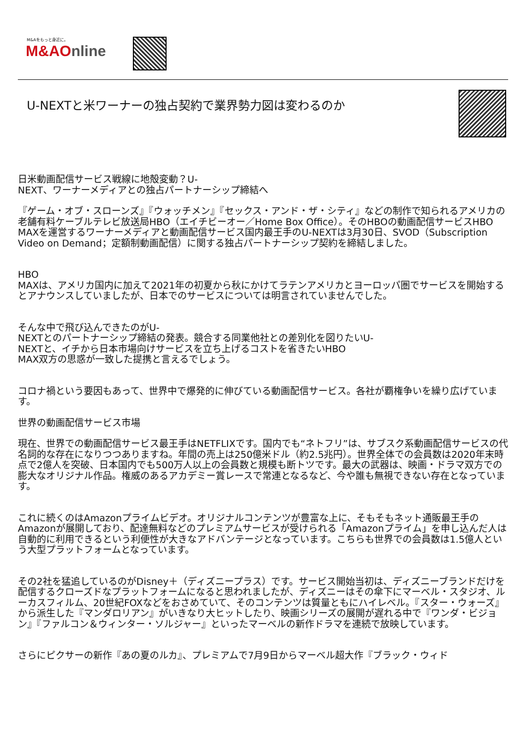M&Aをもっと身近に。
M&AOnline
U-NEXTと米ワーナーの独占契約で業界勢力図は変わるのか
日米動画配信サービス戦線に地殻変動？U-
NEXT、ワーナーメディアとの独占パートナーシップ締結へ
『ゲーム・オブ・スローンズ』『ウォッチメン』『セックス・アンド・ザ・シティ』などの制作で知られるアメリカの老舗有料ケーブルテレビ放送局HBO（エイチビーオー／Home Box Office）。そのHBOの動画配信サービスHBO MAXを運営するワーナーメディアと動画配信サービス国内最王手のU-NEXTは3月30日、SVOD（Subscription Video on Demand；定額制動画配信）に関する独占パートナーシップ契約を締結しました。
HBO
MAXは、アメリカ国内に加えて2021年の初夏から秋にかけてラテンアメリカとヨーロッパ圏でサービスを開始するとアナウンスしていましたが、日本でのサービスについては明言されていませんでした。
そんな中で飛び込んできたのがU-
NEXTとのパートナーシップ締結の発表。競合する同業他社との差別化を図りたいU-
NEXTと、イチから日本市場向けサービスを立ち上げるコストを省きたいHBO
MAX双方の思惑が一致した提携と言えるでしょう。
コロナ禍という要因もあって、世界中で爆発的に伸びている動画配信サービス。各社が覇権争いを繰り広げています。
世界の動画配信サービス市場
現在、世界での動画配信サービス最王手はNETFLIXです。国内でも“ネトフリ”は、サブスク系動画配信サービスの代名詞的な存在になりつつありますね。年間の売上は250億米ドル（約2.5兆円）。世界全体での会員数は2020年末時点で2億人を突破、日本国内でも500万人以上の会員数と規模も断トツです。最大の武器は、映画・ドラマ双方での膨大なオリジナル作品。権威のあるアカデミー賞レースで常連となるなど、今や誰も無視できない存在となっています。
これに続くのはAmazonプライムビデオ。オリジナルコンテンツが豊富な上に、そもそもネット通販最王手のAmazonが展開しており、配達無料などのプレミアムサービスが受けられる「Amazonプライム」を申し込んだ人は自動的に利用できるという利便性が大きなアドバンテージとなっています。こちらも世界での会員数は1.5億人という大型プラットフォームとなっています。
その2社を猛追しているのがDisney＋（ディズニープラス）です。サービス開始当初は、ディズニーブランドだけを配信するクローズドなプラットフォームになると思われましたが、ディズニーはその傘下にマーベル・スタジオ、ルーカスフィルム、20世紀FOXなどをおさめていて、そのコンテンツは質量ともにハイレベル。『スター・ウォーズ』から派生した『マンダロリアン』がいきなり大ヒットしたり、映画シリーズの展開が遅れる中で『ワンダ・ビジョン』『ファルコン＆ウィンター・ソルジャー』といったマーベルの新作ドラマを連続で放映しています。
さらにピクサーの新作『あの夏のルカ』、プレミアムで7月9日からマーベル超大作『ブラック・ウィド